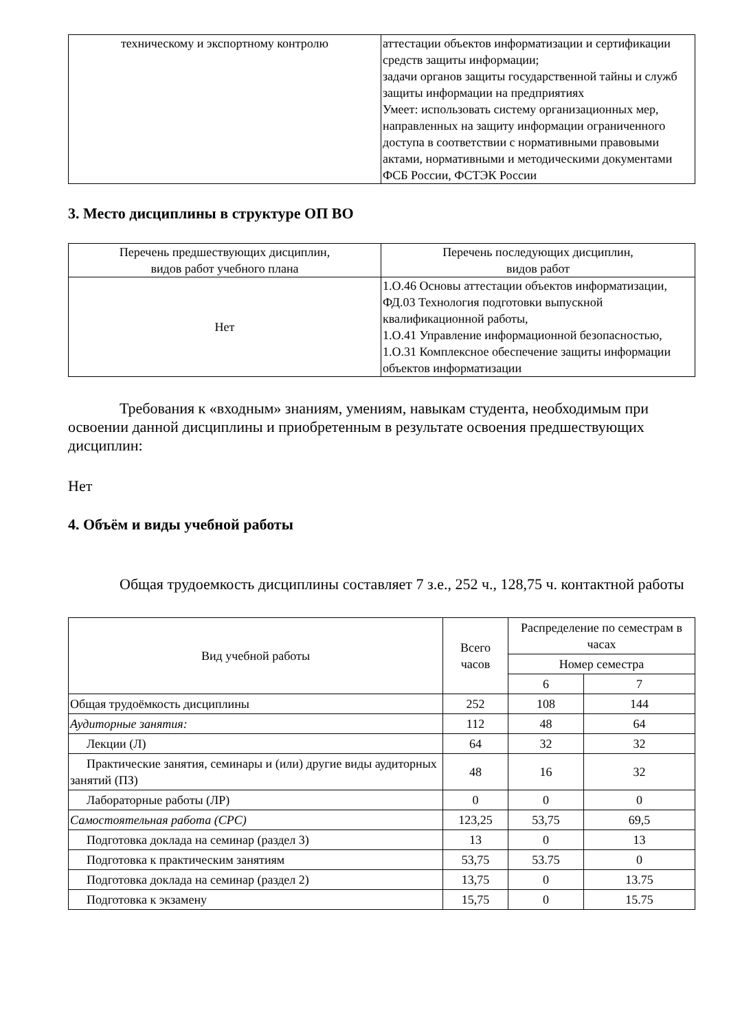| техническому и экспортному контролю | аттестации объектов информатизации и сертификации средств защиты информации; задачи органов защиты государственной тайны и служб защиты информации на предприятиях Умеет: использовать систему организационных мер, направленных на защиту информации ограниченного доступа в соответствии с нормативными правовыми актами, нормативными и методическими документами ФСБ России, ФСТЭК России |
3. Место дисциплины в структуре ОП ВО
| Перечень предшествующих дисциплин, видов работ учебного плана | Перечень последующих дисциплин, видов работ |
| --- | --- |
| Нет | 1.О.46 Основы аттестации объектов информатизации, ФД.03 Технология подготовки выпускной квалификационной работы, 1.О.41 Управление информационной безопасностью, 1.О.31 Комплексное обеспечение защиты информации объектов информатизации |
Требования к «входным» знаниям, умениям, навыкам студента, необходимым при освоении данной дисциплины и приобретенным в результате освоения предшествующих дисциплин:
Нет
4. Объём и виды учебной работы
Общая трудоемкость дисциплины составляет 7 з.е., 252 ч., 128,75 ч. контактной работы
| Вид учебной работы | Всего часов | Распределение по семестрам в часах | |
| --- | --- | --- | --- |
| | | Номер семестра | |
| | | 6 | 7 |
| Общая трудоёмкость дисциплины | 252 | 108 | 144 |
| Аудиторные занятия: | 112 | 48 | 64 |
| Лекции (Л) | 64 | 32 | 32 |
| Практические занятия, семинары и (или) другие виды аудиторных занятий (ПЗ) | 48 | 16 | 32 |
| Лабораторные работы (ЛР) | 0 | 0 | 0 |
| Самостоятельная работа (СРС) | 123,25 | 53,75 | 69,5 |
| Подготовка доклада на семинар (раздел 3) | 13 | 0 | 13 |
| Подготовка к практическим занятиям | 53,75 | 53.75 | 0 |
| Подготовка доклада на семинар (раздел 2) | 13,75 | 0 | 13.75 |
| Подготовка к экзамену | 15,75 | 0 | 15.75 |